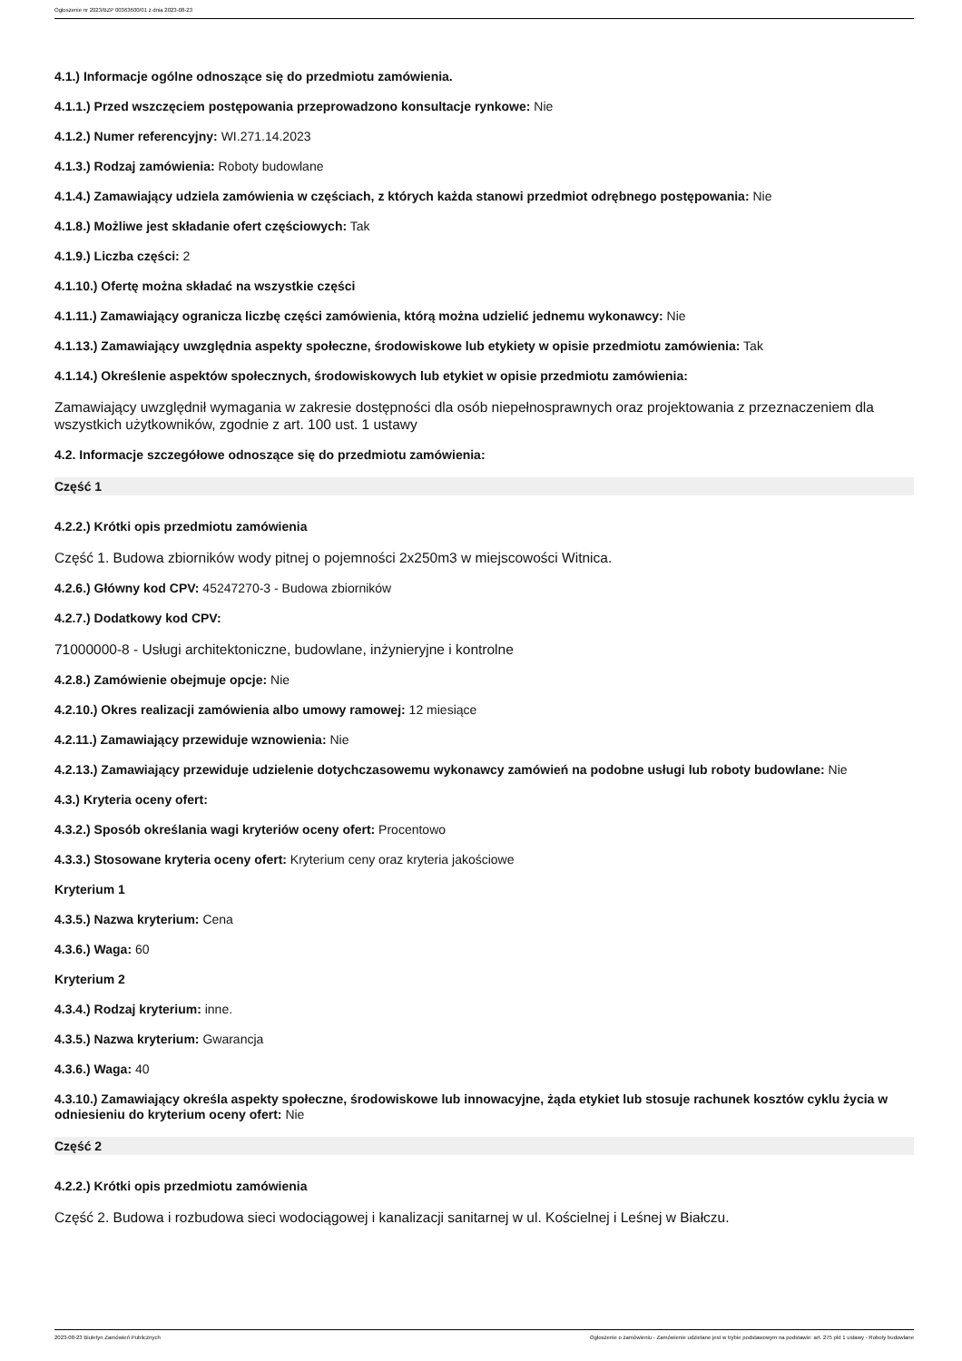Ogłoszenie nr 2023/BZP 00363600/01 z dnia 2023-08-23
4.1.) Informacje ogólne odnoszące się do przedmiotu zamówienia.
4.1.1.) Przed wszczęciem postępowania przeprowadzono konsultacje rynkowe: Nie
4.1.2.) Numer referencyjny: WI.271.14.2023
4.1.3.) Rodzaj zamówienia: Roboty budowlane
4.1.4.) Zamawiający udziela zamówienia w częściach, z których każda stanowi przedmiot odrębnego postępowania: Nie
4.1.8.) Możliwe jest składanie ofert częściowych: Tak
4.1.9.) Liczba części: 2
4.1.10.) Ofertę można składać na wszystkie części
4.1.11.) Zamawiający ogranicza liczbę części zamówienia, którą można udzielić jednemu wykonawcy: Nie
4.1.13.) Zamawiający uwzględnia aspekty społeczne, środowiskowe lub etykiety w opisie przedmiotu zamówienia: Tak
4.1.14.) Określenie aspektów społecznych, środowiskowych lub etykiet w opisie przedmiotu zamówienia:
Zamawiający uwzględnił wymagania w zakresie dostępności dla osób niepełnosprawnych oraz projektowania z przeznaczeniem dla wszystkich użytkowników, zgodnie z art. 100 ust. 1 ustawy
4.2. Informacje szczegółowe odnoszące się do przedmiotu zamówienia:
Część 1
4.2.2.) Krótki opis przedmiotu zamówienia
Część 1. Budowa zbiorników wody pitnej o pojemności 2x250m3 w miejscowości Witnica.
4.2.6.) Główny kod CPV: 45247270-3 - Budowa zbiorników
4.2.7.) Dodatkowy kod CPV:
71000000-8 - Usługi architektoniczne, budowlane, inżynieryjne i kontrolne
4.2.8.) Zamówienie obejmuje opcje: Nie
4.2.10.) Okres realizacji zamówienia albo umowy ramowej: 12 miesiące
4.2.11.) Zamawiający przewiduje wznowienia: Nie
4.2.13.) Zamawiający przewiduje udzielenie dotychczasowemu wykonawcy zamówień na podobne usługi lub roboty budowlane: Nie
4.3.) Kryteria oceny ofert:
4.3.2.) Sposób określania wagi kryteriów oceny ofert: Procentowo
4.3.3.) Stosowane kryteria oceny ofert: Kryterium ceny oraz kryteria jakościowe
Kryterium 1
4.3.5.) Nazwa kryterium: Cena
4.3.6.) Waga: 60
Kryterium 2
4.3.4.) Rodzaj kryterium: inne.
4.3.5.) Nazwa kryterium: Gwarancja
4.3.6.) Waga: 40
4.3.10.) Zamawiający określa aspekty społeczne, środowiskowe lub innowacyjne, żąda etykiet lub stosuje rachunek kosztów cyklu życia w odniesieniu do kryterium oceny ofert: Nie
Część 2
4.2.2.) Krótki opis przedmiotu zamówienia
Część 2. Budowa i rozbudowa sieci wodociągowej i kanalizacji sanitarnej w ul. Kościelnej i Leśnej w Białczu.
2023-08-23 Biuletyn Zamówień Publicznych Ogłoszenie o zamówieniu - Zamówienie udzielane jest w trybie podstawowym na podstawie: art. 275 pkt 1 ustawy - Roboty budowlane